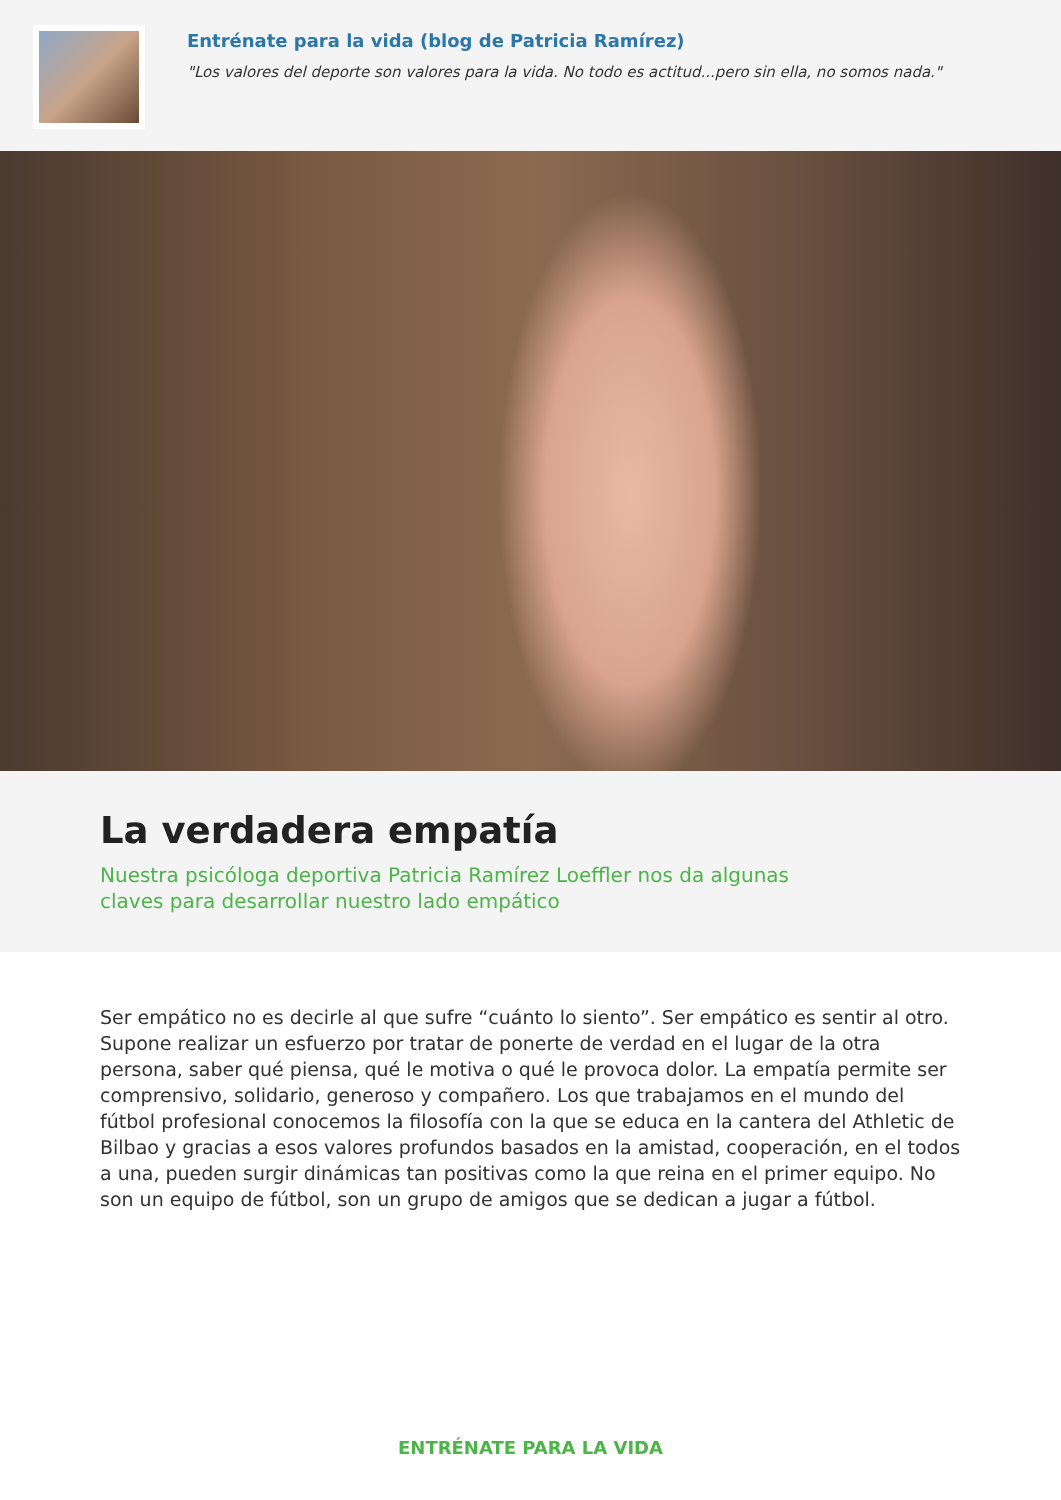Entrénate para la vida (blog de Patricia Ramírez)
"Los valores del deporte son valores para la vida. No todo es actitud...pero sin ella, no somos nada."
La verdadera empatía
Nuestra psicóloga deportiva Patricia Ramírez Loeffler nos da algunas claves para desarrollar nuestro lado empático
Ser empático no es decirle al que sufre “cuánto lo siento”. Ser empático es sentir al otro. Supone realizar un esfuerzo por tratar de ponerte de verdad en el lugar de la otra persona, saber qué piensa, qué le motiva o qué le provoca dolor. La empatía permite ser comprensivo, solidario, generoso y compañero. Los que trabajamos en el mundo del fútbol profesional conocemos la filosofía con la que se educa en la cantera del Athletic de Bilbao y gracias a esos valores profundos basados en la amistad, cooperación, en el todos a una, pueden surgir dinámicas tan positivas como la que reina en el primer equipo. No son un equipo de fútbol, son un grupo de amigos que se dedican a jugar a fútbol.
ENTRÉNATE PARA LA VIDA